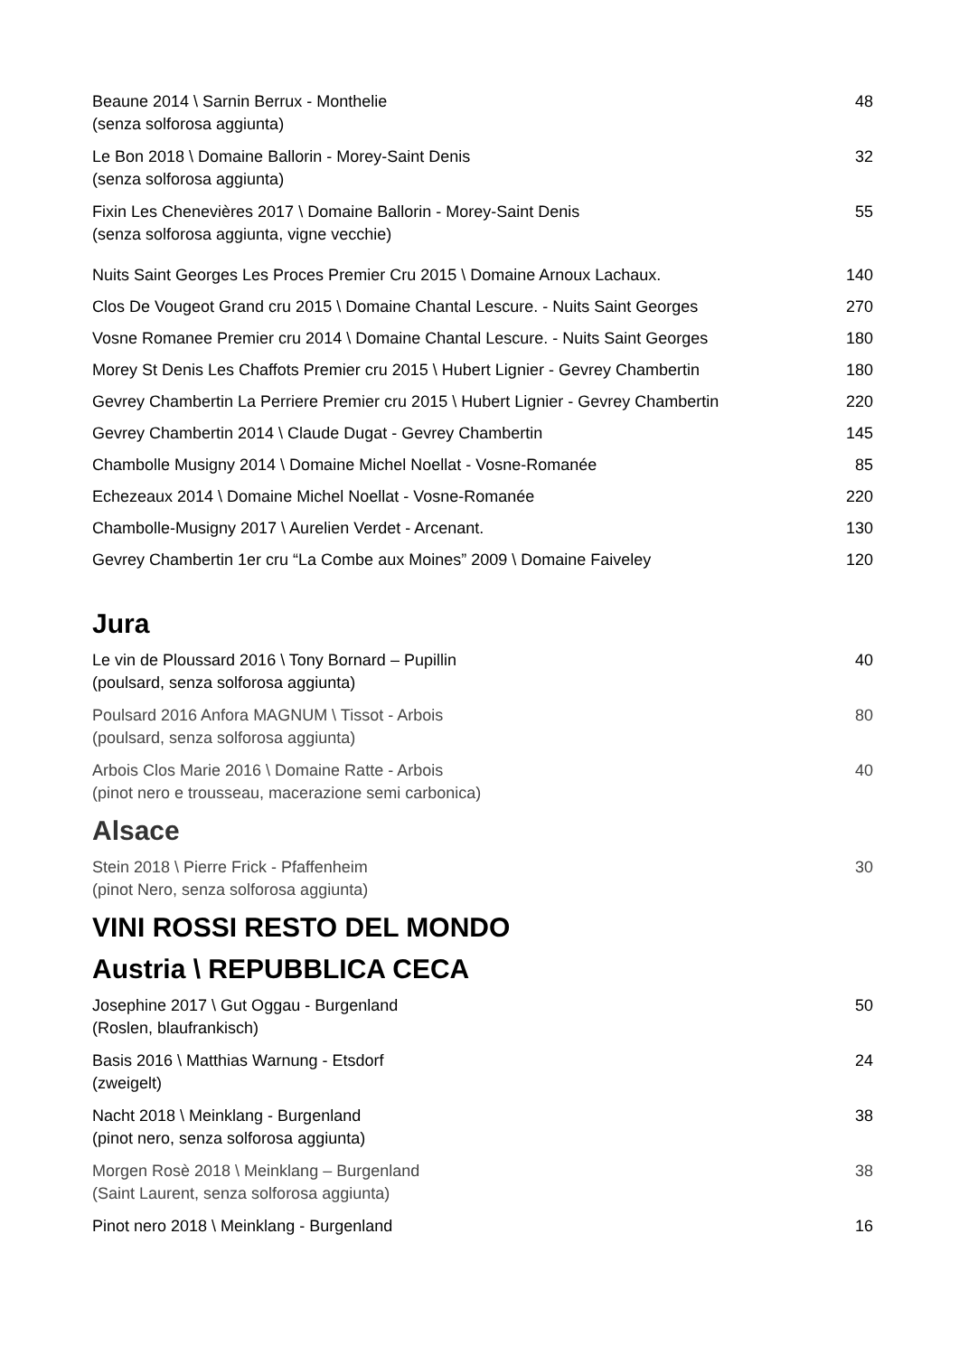Beaune 2014 \ Sarnin Berrux - Monthelie
(senza solforosa aggiunta)
48
Le Bon 2018 \ Domaine Ballorin - Morey-Saint Denis
(senza solforosa aggiunta)
32
Fixin Les Chenevières 2017 \ Domaine Ballorin - Morey-Saint Denis
(senza solforosa aggiunta, vigne vecchie)
55
Nuits Saint Georges Les Proces Premier Cru 2015 \ Domaine Arnoux Lachaux.
140
Clos De Vougeot Grand cru 2015 \ Domaine Chantal Lescure. - Nuits Saint Georges
270
Vosne Romanee Premier cru 2014 \ Domaine Chantal Lescure. - Nuits Saint Georges
180
Morey St Denis Les Chaffots Premier cru 2015 \ Hubert Lignier - Gevrey Chambertin
180
Gevrey Chambertin La Perriere Premier cru 2015 \ Hubert Lignier - Gevrey Chambertin
220
Gevrey Chambertin 2014 \ Claude Dugat - Gevrey Chambertin
145
Chambolle Musigny 2014 \ Domaine Michel Noellat - Vosne-Romanée
85
Echezeaux 2014 \ Domaine Michel Noellat - Vosne-Romanée
220
Chambolle-Musigny 2017 \ Aurelien Verdet - Arcenant.
130
Gevrey Chambertin 1er cru “La Combe aux Moines” 2009 \ Domaine Faiveley
120
Jura
Le vin de Ploussard 2016 \ Tony Bornard – Pupillin
(poulsard, senza solforosa aggiunta)
40
Poulsard 2016 Anfora MAGNUM \ Tissot - Arbois
(poulsard, senza solforosa aggiunta)
80
Arbois Clos Marie 2016 \ Domaine Ratte - Arbois
(pinot nero e trousseau, macerazione semi carbonica)
40
Alsace
Stein 2018 \ Pierre Frick - Pfaffenheim
(pinot Nero, senza solforosa aggiunta)
30
VINI ROSSI RESTO DEL MONDO
Austria \ REPUBBLICA CECA
Josephine 2017 \ Gut Oggau - Burgenland
(Roslen, blaufrankisch)
50
Basis 2016 \ Matthias Warnung - Etsdorf
(zweigelt)
24
Nacht 2018 \ Meinklang - Burgenland
(pinot nero, senza solforosa aggiunta)
38
Morgen Rosè 2018 \ Meinklang – Burgenland
(Saint Laurent, senza solforosa aggiunta)
38
Pinot nero 2018 \ Meinklang - Burgenland
16